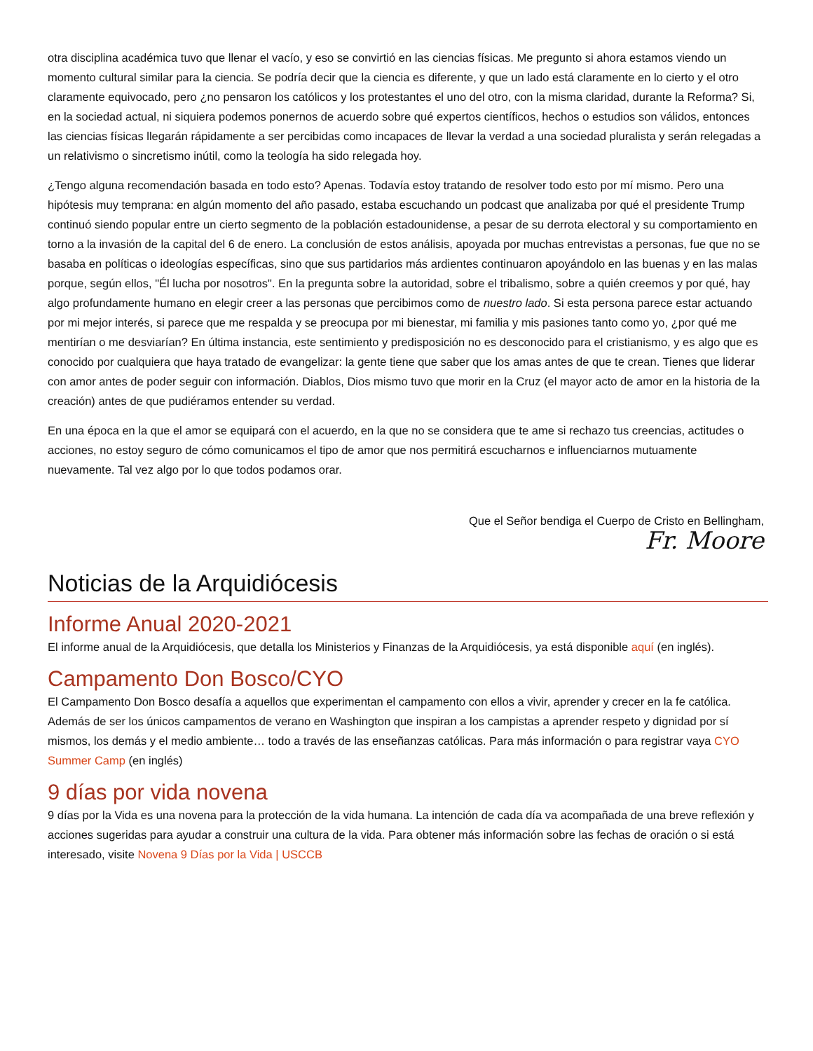otra disciplina académica tuvo que llenar el vacío, y eso se convirtió en las ciencias físicas. Me pregunto si ahora estamos viendo un momento cultural similar para la ciencia. Se podría decir que la ciencia es diferente, y que un lado está claramente en lo cierto y el otro claramente equivocado, pero ¿no pensaron los católicos y los protestantes el uno del otro, con la misma claridad, durante la Reforma? Si, en la sociedad actual, ni siquiera podemos ponernos de acuerdo sobre qué expertos científicos, hechos o estudios son válidos, entonces las ciencias físicas llegarán rápidamente a ser percibidas como incapaces de llevar la verdad a una sociedad pluralista y serán relegadas a un relativismo o sincretismo inútil, como la teología ha sido relegada hoy.
¿Tengo alguna recomendación basada en todo esto? Apenas. Todavía estoy tratando de resolver todo esto por mí mismo. Pero una hipótesis muy temprana: en algún momento del año pasado, estaba escuchando un podcast que analizaba por qué el presidente Trump continuó siendo popular entre un cierto segmento de la población estadounidense, a pesar de su derrota electoral y su comportamiento en torno a la invasión de la capital del 6 de enero. La conclusión de estos análisis, apoyada por muchas entrevistas a personas, fue que no se basaba en políticas o ideologías específicas, sino que sus partidarios más ardientes continuaron apoyándolo en las buenas y en las malas porque, según ellos, "Él lucha por nosotros". En la pregunta sobre la autoridad, sobre el tribalismo, sobre a quién creemos y por qué, hay algo profundamente humano en elegir creer a las personas que percibimos como de nuestro lado. Si esta persona parece estar actuando por mi mejor interés, si parece que me respalda y se preocupa por mi bienestar, mi familia y mis pasiones tanto como yo, ¿por qué me mentirían o me desviarían? En última instancia, este sentimiento y predisposición no es desconocido para el cristianismo, y es algo que es conocido por cualquiera que haya tratado de evangelizar: la gente tiene que saber que los amas antes de que te crean. Tienes que liderar con amor antes de poder seguir con información. Diablos, Dios mismo tuvo que morir en la Cruz (el mayor acto de amor en la historia de la creación) antes de que pudiéramos entender su verdad.
En una época en la que el amor se equipará con el acuerdo, en la que no se considera que te ame si rechazo tus creencias, actitudes o acciones, no estoy seguro de cómo comunicamos el tipo de amor que nos permitirá escucharnos e influenciarnos mutuamente nuevamente. Tal vez algo por lo que todos podamos orar.
Que el Señor bendiga el Cuerpo de Cristo en Bellingham,
Fr. Moore
Noticias de la Arquidiócesis
Informe Anual 2020-2021
El informe anual de la Arquidiócesis, que detalla los Ministerios y Finanzas de la Arquidiócesis, ya está disponible aquí (en inglés).
Campamento Don Bosco/CYO
El Campamento Don Bosco desafía a aquellos que experimentan el campamento con ellos a vivir, aprender y crecer en la fe católica. Además de ser los únicos campamentos de verano en Washington que inspiran a los campistas a aprender respeto y dignidad por sí mismos, los demás y el medio ambiente… todo a través de las enseñanzas católicas. Para más información o para registrar vaya CYO Summer Camp (en inglés)
9 días por vida novena
9 días por la Vida es una novena para la protección de la vida humana. La intención de cada día va acompañada de una breve reflexión y acciones sugeridas para ayudar a construir una cultura de la vida. Para obtener más información sobre las fechas de oración o si está interesado, visite Novena 9 Días por la Vida | USCCB